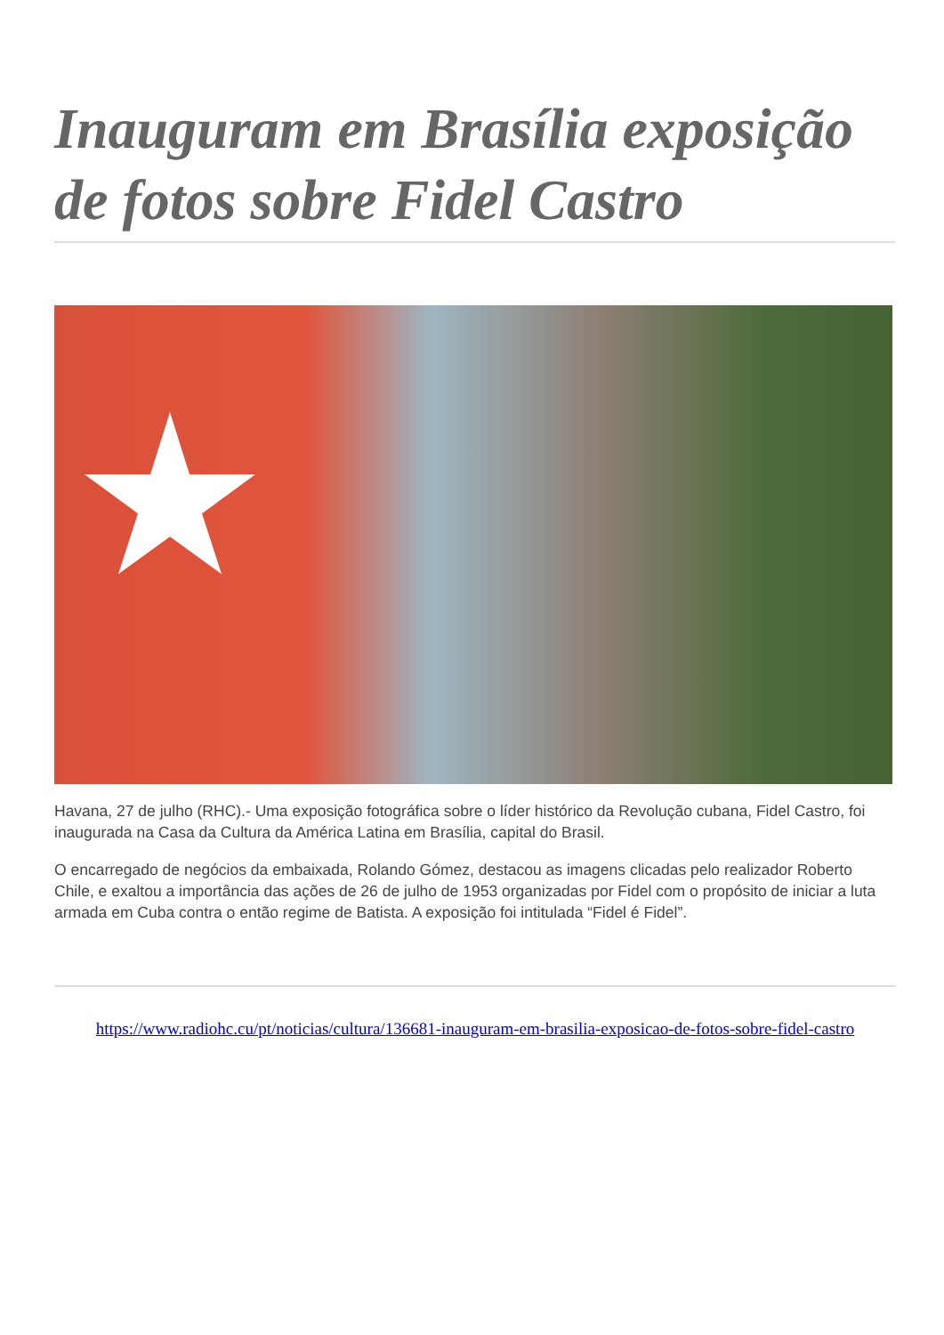Inauguram em Brasília exposição de fotos sobre Fidel Castro
Havana, 27 de julho (RHC).- Uma exposição fotográfica sobre o líder histórico da Revolução cubana, Fidel Castro, foi inaugurada na Casa da Cultura da América Latina em Brasília, capital do Brasil.
O encarregado de negócios da embaixada, Rolando Gómez, destacou as imagens clicadas pelo realizador Roberto Chile, e exaltou a importância das ações de 26 de julho de 1953 organizadas por Fidel com o propósito de iniciar a luta armada em Cuba contra o então regime de Batista. A exposição foi intitulada “Fidel é Fidel”.
https://www.radiohc.cu/pt/noticias/cultura/136681-inauguram-em-brasilia-exposicao-de-fotos-sobre-fidel-castro